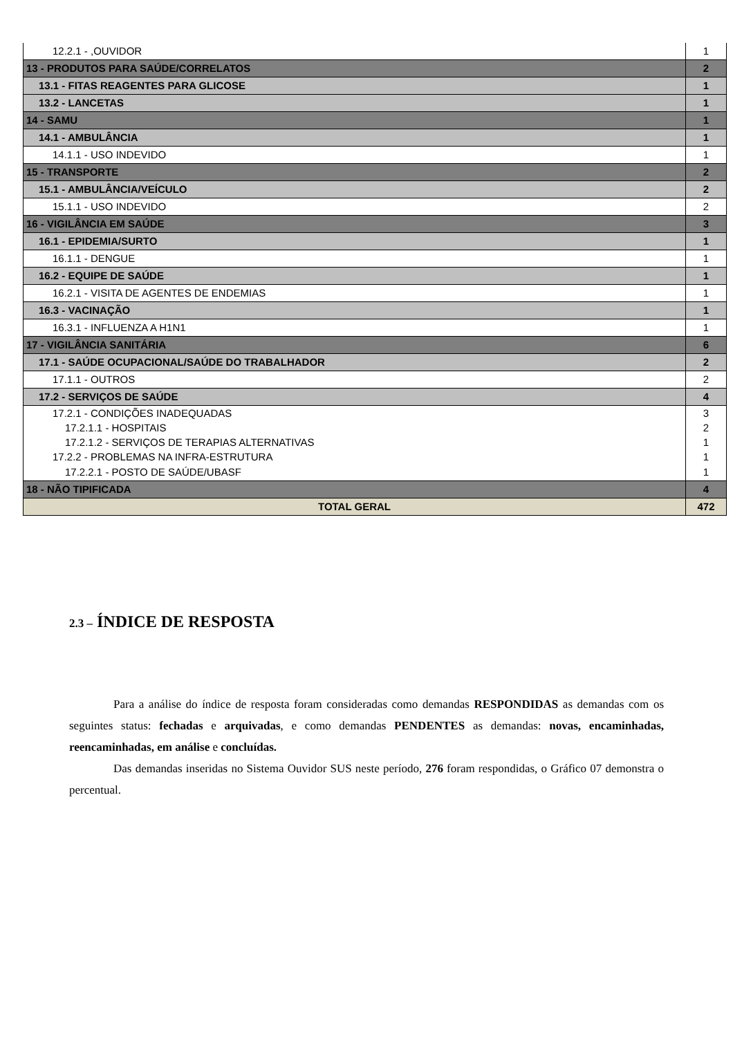| 12.2.1 - ,OUVIDOR | 1 |
| 13 - PRODUTOS PARA SAÚDE/CORRELATOS | 2 |
| 13.1 - FITAS REAGENTES PARA GLICOSE | 1 |
| 13.2 - LANCETAS | 1 |
| 14 - SAMU | 1 |
| 14.1 - AMBULÂNCIA | 1 |
| 14.1.1 - USO INDEVIDO | 1 |
| 15 - TRANSPORTE | 2 |
| 15.1 - AMBULÂNCIA/VEÍCULO | 2 |
| 15.1.1 - USO INDEVIDO | 2 |
| 16 - VIGILÂNCIA EM SAÚDE | 3 |
| 16.1 - EPIDEMIA/SURTO | 1 |
| 16.1.1 - DENGUE | 1 |
| 16.2 - EQUIPE DE SAÚDE | 1 |
| 16.2.1 - VISITA DE AGENTES DE ENDEMIAS | 1 |
| 16.3 - VACINAÇÃO | 1 |
| 16.3.1 - INFLUENZA A H1N1 | 1 |
| 17 - VIGILÂNCIA SANITÁRIA | 6 |
| 17.1 - SAÚDE OCUPACIONAL/SAÚDE DO TRABALHADOR | 2 |
| 17.1.1 - OUTROS | 2 |
| 17.2 - SERVIÇOS DE SAÚDE | 4 |
| 17.2.1 - CONDIÇÕES INADEQUADAS | 3 |
| 17.2.1.1 - HOSPITAIS | 2 |
| 17.2.1.2 - SERVIÇOS DE TERAPIAS ALTERNATIVAS | 1 |
| 17.2.2 - PROBLEMAS NA INFRA-ESTRUTURA | 1 |
| 17.2.2.1 - POSTO DE SAÚDE/UBASF | 1 |
| 18 - NÃO TIPIFICADA | 4 |
| TOTAL GERAL | 472 |
2.3 – ÍNDICE DE RESPOSTA
Para a análise do índice de resposta foram consideradas como demandas RESPONDIDAS as demandas com os seguintes status: fechadas e arquivadas, e como demandas PENDENTES as demandas: novas, encaminhadas, reencaminhadas, em análise e concluídas.
Das demandas inseridas no Sistema Ouvidor SUS neste período, 276 foram respondidas, o Gráfico 07 demonstra o percentual.